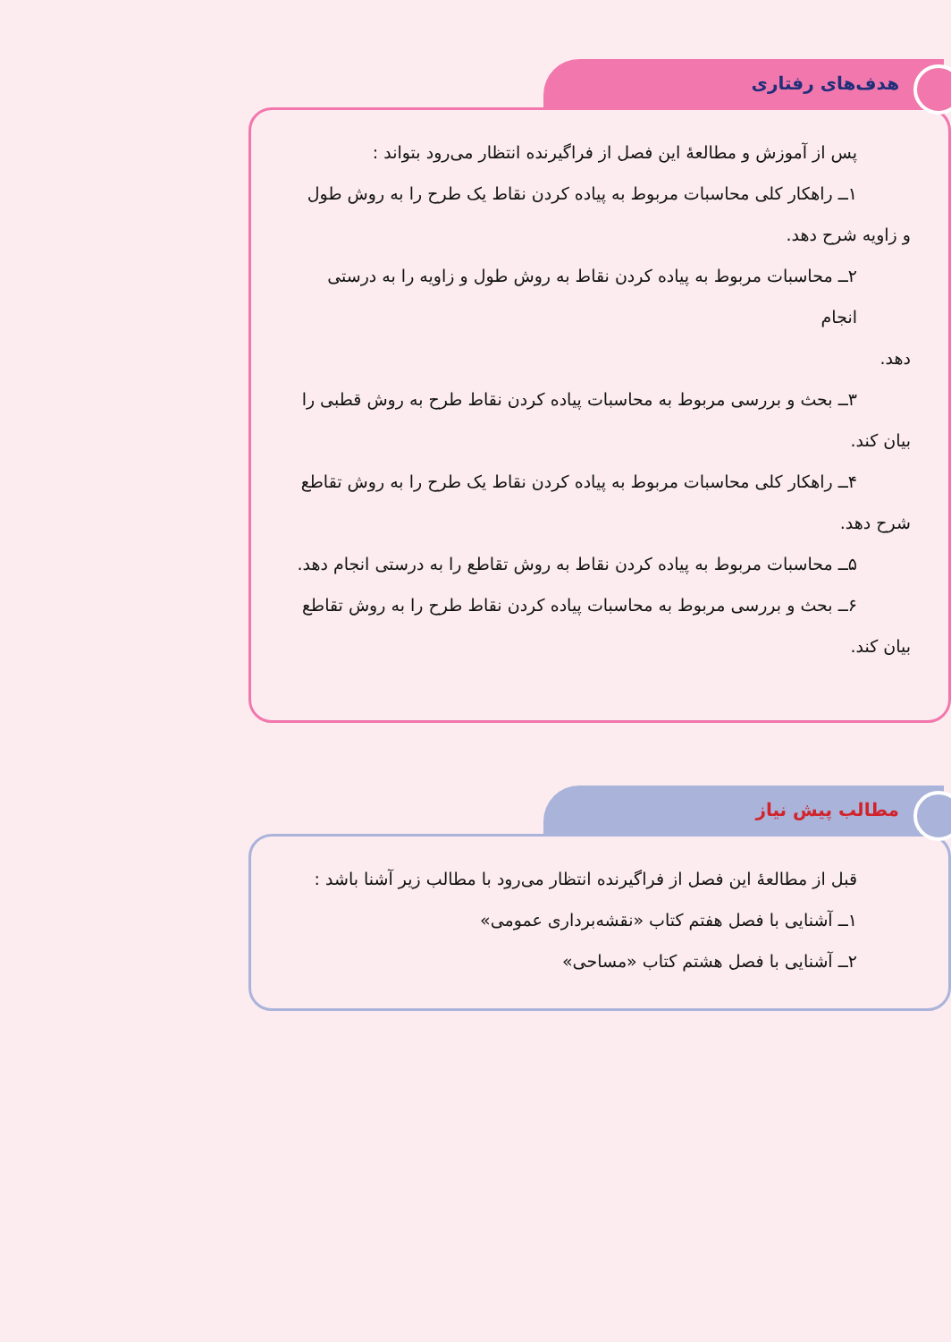هدف‌های رفتاری
پس از آموزش و مطالعهٔ این فصل از فراگیرنده انتظار می‌رود بتواند :
۱ــ راهکار کلی محاسبات مربوط به پیاده کردن نقاط یک طرح را به روش طول
و زاویه شرح دهد.
۲ــ محاسبات مربوط به پیاده کردن نقاط به روش طول و زاویه را به درستی انجام
دهد.
۳ــ بحث و بررسی مربوط به محاسبات پیاده کردن نقاط طرح به روش قطبی را
بیان کند.
۴ــ راهکار کلی محاسبات مربوط به پیاده کردن نقاط یک طرح را به روش تقاطع
شرح دهد.
۵ــ محاسبات مربوط به پیاده کردن نقاط به روش تقاطع را به درستی انجام دهد.
۶ــ بحث و بررسی مربوط به محاسبات پیاده کردن نقاط طرح را به روش تقاطع
بیان کند.
مطالب پیش نیاز
قبل از مطالعهٔ این فصل از فراگیرنده انتظار می‌رود با مطالب زیر آشنا باشد :
۱ــ آشنایی با فصل هفتم کتاب «نقشه‌برداری عمومی»
۲ــ آشنایی با فصل هشتم کتاب «مساحی»